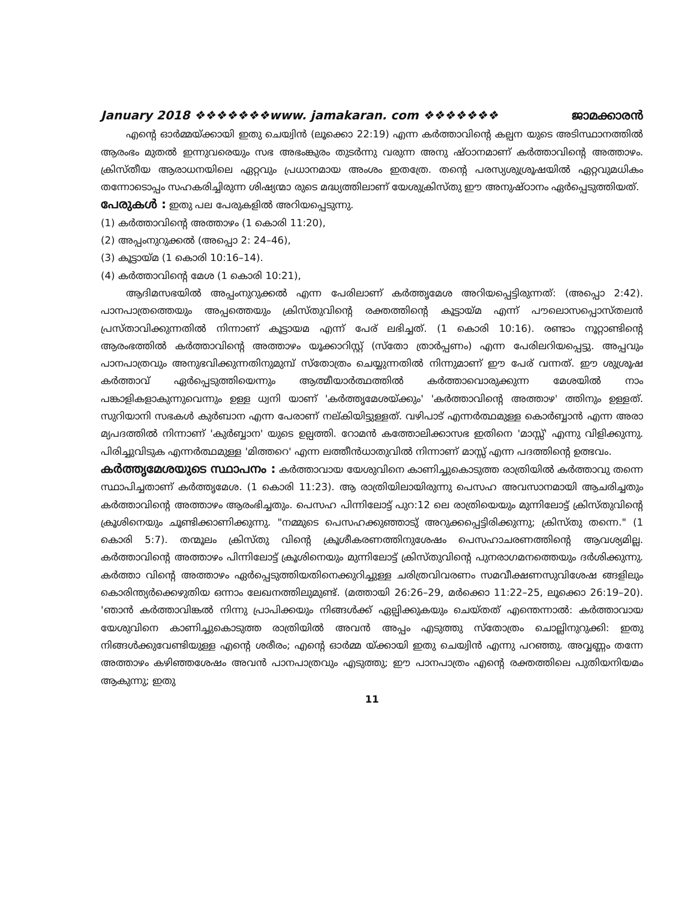January 2018 ❖❖❖❖❖❖❖www. jamakaran. com ❖❖❖❖❖❖❖ ജാമക്കാരൻ
എന്റെ ഓർമ്മയ്ക്കായി ഇതു ചെയ്വിൻ (ലൂക്കൊ 22:19) എന്ന കർത്താവിന്റെ കല്പന യുടെ അടിസ്ഥാനത്തിൽ ആരംഭം മുതൽ ഇന്നുവരെയും സഭ അഭംങ്കുരം തുടർന്നു വരുന്ന അനു ഷ്ഠാനമാണ് കർത്താവിന്റെ അത്താഴം. ക്രിസ്തീയ ആരാധനയിലെ ഏറ്റവും പ്രധാനമായ അംശം ഇതത്രേ. തന്റെ പരസ്യശുശ്രൂഷയിൽ ഏറ്റവുമധികം തന്നോടൊപ്പം സഹകരിച്ചിരുന്ന ശിഷ്യന്മാ രുടെ മദ്ധ്യത്തിലാണ് യേശുക്രിസ്തു ഈ അനുഷ്ഠാനം ഏർപ്പെടുത്തിയത്.
പേരുകൾ : ഇതു പല പേരുകളിൽ അറിയപ്പെടുന്നു.
(1) കർത്താവിന്റെ അത്താഴം (1 കൊരി 11:20),
(2) അപ്പംനുറുക്കൽ (അപ്പൊ 2: 24–46),
(3) കൂട്ടായ്മ (1 കൊരി 10:16–14).
(4) കർത്താവിന്റെ മേശ (1 കൊരി 10:21),
ആദിമസഭയിൽ അപ്പംനുറുക്കൽ എന്ന പേരിലാണ് കർത്തൃമേശ അറിയപ്പെട്ടിരുന്നത്: (അപ്പൊ 2:42). പാനപാത്രത്തെയും അപ്പത്തെയും ക്രിസ്തുവിന്റെ രക്തത്തിന്റെ കൂട്ടായ്മ എന്ന് പൗലൊസപ്പൊസ്തലൻ പ്രസ്താവിക്കുന്നതിൽ നിന്നാണ് കൂട്ടായമ എന്ന് പേര് ലഭിച്ചത്. (1 കൊരി 10:16). രണ്ടാം നൂറ്റാണ്ടിന്റെ ആരംഭത്തിൽ കർത്താവിന്റെ അത്താഴം യൂക്കാറിസ്റ്റ് (സ്തോ ത്രാർപ്പണം) എന്ന പേരിലറിയപ്പെട്ടു. അപ്പവും പാനപാത്രവും അനുഭവിക്കുന്നതിനുമുമ്പ് സ്തോത്രം ചെയ്യുന്നതിൽ നിന്നുമാണ് ഈ പേര് വന്നത്. ഈ ശുശ്രൂഷ കർത്താവ് ഏർപ്പെടുത്തിയെന്നും ആത്മീയാർത്ഥത്തിൽ കർത്താവൊരുക്കുന്ന മേശയിൽ നാം പങ്കാളികളാകുന്നുവെന്നും ഉള്ള ധ്വനി യാണ് 'കർത്തൃമേശയ്ക്കും' 'കർത്താവിന്റെ അത്താഴ' ത്തിനും ഉള്ളത്. സുറിയാനി സഭകൾ കുർബാന എന്ന പേരാണ് നല്കിയിട്ടുള്ളത്. വഴിപാട് എന്നർത്ഥമുള്ള കൊർബ്ബാൻ എന്ന അരാ മ്യപദത്തിൽ നിന്നാണ് 'കുർബ്ബാന' യുടെ ഉല്പത്തി. റോമൻ കത്തോലിക്കാസഭ ഇതിനെ 'മാസ്സ്' എന്നു വിളിക്കുന്നു. പിരിച്ചുവിടുക എന്നർത്ഥമുള്ള 'മിത്തറെ' എന്ന ലത്തീൻധാതുവിൽ നിന്നാണ് മാസ്സ് എന്ന പദത്തിന്റെ ഉത്ഭവം.
കർത്തൃമേശയുടെ സ്ഥാപനം : കർത്താവായ യേശുവിനെ കാണിച്ചുകൊടുത്ത രാത്രിയിൽ കർത്താവു തന്നെ സ്ഥാപിച്ചതാണ് കർത്തൃമേശ. (1 കൊരി 11:23). ആ രാത്രിയിലായിരുന്നു പെസഹ അവസാനമായി ആചരിച്ചതും കർത്താവിന്റെ അത്താഴം ആരംഭിച്ചതും. പെസഹ പിന്നിലോട്ട് പുറ:12 ലെ രാത്രിയെയും മുന്നിലോട്ട് ക്രിസ്തുവിന്റെ ക്രൂശിനെയും ചൂണ്ടിക്കാണിക്കുന്നു. "നമ്മുടെ പെസഹക്കുഞ്ഞാടു് അറുക്കപ്പെട്ടിരിക്കുന്നു; ക്രിസ്തു തന്നെ." (1 കൊരി 5:7). തന്മൂലം ക്രിസ്തു വിന്റെ ക്രൂശീകരണത്തിനുശേഷം പെസഹാചരണത്തിന്റെ ആവശ്യമില്ല. കർത്താവിന്റെ അത്താഴം പിന്നിലോട്ട് ക്രൂശിനെയും മുന്നിലോട്ട് ക്രിസ്തുവിന്റെ പുനരാഗമനത്തെയും ദർശിക്കുന്നു. കർത്താ വിന്റെ അത്താഴം ഏർപ്പെടുത്തിയതിനെക്കുറിച്ചുള്ള ചരിത്രവിവരണം സമവീക്ഷണസുവിശേഷ ങ്ങളിലും കൊരിന്ത്യർക്കെഴുതിയ ഒന്നാം ലേഖനത്തിലുമുണ്ട്. (മത്തായി 26:26–29, മർക്കൊ 11:22–25, ലൂക്കൊ 26:19–20). 'ഞാൻ കർത്താവിങ്കൽ നിന്നു പ്രാപിക്കയും നിങ്ങൾക്ക് ഏല്പിക്കുകയും ചെയ്തത് എന്തെന്നാൽ: കർത്താവായ യേശുവിനെ കാണിച്ചുകൊടുത്ത രാത്രിയിൽ അവൻ അപ്പം എടുത്തു സ്തോത്രം ചൊല്ലിനുറുക്കി: ഇതു നിങ്ങൾക്കുവേണ്ടിയുള്ള എന്റെ ശരീരം; എന്റെ ഓർമ്മ യ്ക്കായി ഇതു ചെയ്വിൻ എന്നു പറഞ്ഞു. അവ്വണ്ണം തന്നേ അത്താഴം കഴിഞ്ഞശേഷം അവൻ പാനപാത്രവും എടുത്തു; ഈ പാനപാത്രം എന്റെ രക്തത്തിലെ പുതിയനിയമം ആകുന്നു; ഇതു
11